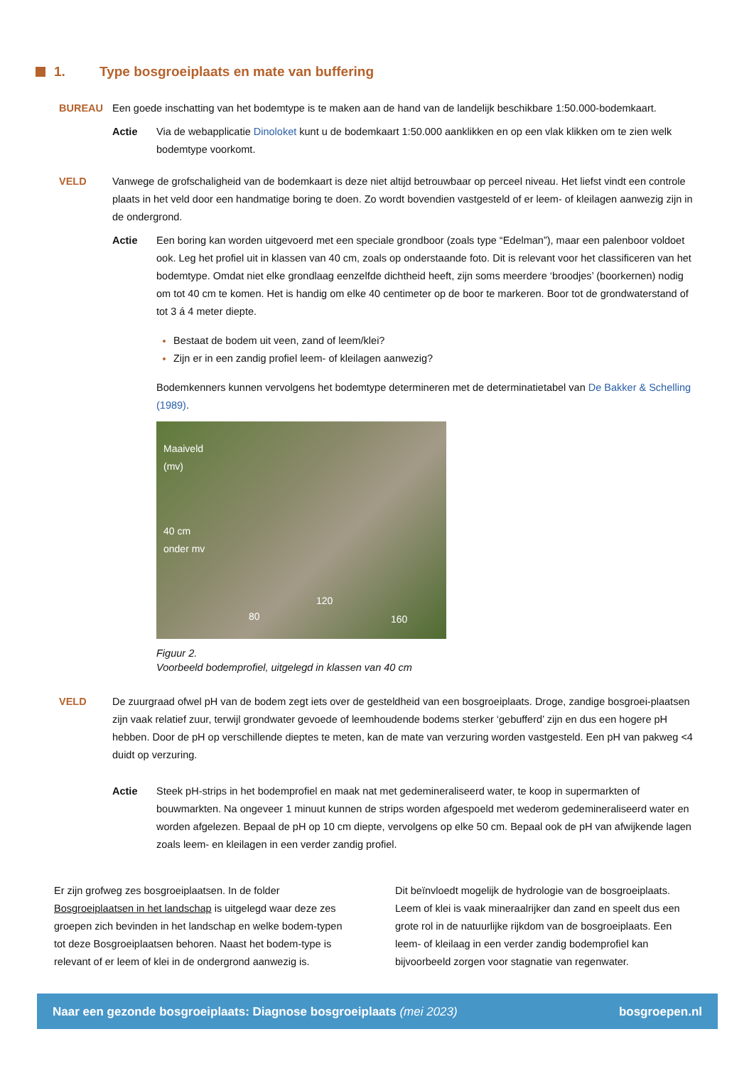1. Type bosgroeiplaats en mate van buffering
BUREAU Een goede inschatting van het bodemtype is te maken aan de hand van de landelijk beschikbare 1:50.000-bodemkaart.
Actie Via de webapplicatie Dinoloket kunt u de bodemkaart 1:50.000 aanklikken en op een vlak klikken om te zien welk bodemtype voorkomt.
VELD Vanwege de grofschaligheid van de bodemkaart is deze niet altijd betrouwbaar op perceel niveau. Het liefst vindt een controle plaats in het veld door een handmatige boring te doen. Zo wordt bovendien vastgesteld of er leem- of kleilagen aanwezig zijn in de ondergrond.
Actie Een boring kan worden uitgevoerd met een speciale grondboor (zoals type “Edelman”), maar een palenboor voldoet ook. Leg het profiel uit in klassen van 40 cm, zoals op onderstaande foto. Dit is relevant voor het classificeren van het bodemtype. Omdat niet elke grondlaag eenzelfde dichtheid heeft, zijn soms meerdere ‘broodjes’ (boorkernen) nodig om tot 40 cm te komen. Het is handig om elke 40 centimeter op de boor te markeren. Boor tot de grondwaterstand of tot 3 á 4 meter diepte.
Bestaat de bodem uit veen, zand of leem/klei?
Zijn er in een zandig profiel leem- of kleilagen aanwezig?
Bodemkenners kunnen vervolgens het bodemtype determineren met de determinatietabel van De Bakker & Schelling (1989).
Maaiveld
(mv)
40 cm
onder mv
80
120
160
Figuur 2.
Voorbeeld bodemprofiel, uitgelegd in klassen van 40 cm
VELD De zuurgraad ofwel pH van de bodem zegt iets over de gesteldheid van een bosgroeiplaats. Droge, zandige bosgroei-plaatsen zijn vaak relatief zuur, terwijl grondwater gevoede of leemhoudende bodems sterker ‘gebufferd’ zijn en dus een hogere pH hebben. Door de pH op verschillende dieptes te meten, kan de mate van verzuring worden vastgesteld. Een pH van pakweg <4 duidt op verzuring.
Actie Steek pH-strips in het bodemprofiel en maak nat met gedemineraliseerd water, te koop in supermarkten of bouwmarkten. Na ongeveer 1 minuut kunnen de strips worden afgespoeld met wederom gedemineraliseerd water en worden afgelezen. Bepaal de pH op 10 cm diepte, vervolgens op elke 50 cm. Bepaal ook de pH van afwijkende lagen zoals leem- en kleilagen in een verder zandig profiel.
Er zijn grofweg zes bosgroeiplaatsen. In de folder Bosgroeiplaatsen in het landschap is uitgelegd waar deze zes groepen zich bevinden in het landschap en welke bodem-typen tot deze Bosgroeiplaatsen behoren. Naast het bodem-type is relevant of er leem of klei in de ondergrond aanwezig is.
Dit beïnvloedt mogelijk de hydrologie van de bosgroeiplaats. Leem of klei is vaak mineraalrijker dan zand en speelt dus een grote rol in de natuurlijke rijkdom van de bosgroeiplaats. Een leem- of kleilaag in een verder zandig bodemprofiel kan bijvoorbeeld zorgen voor stagnatie van regenwater.
Naar een gezonde bosgroeiplaats: Diagnose bosgroeiplaats (mei 2023) bosgroepen.nl